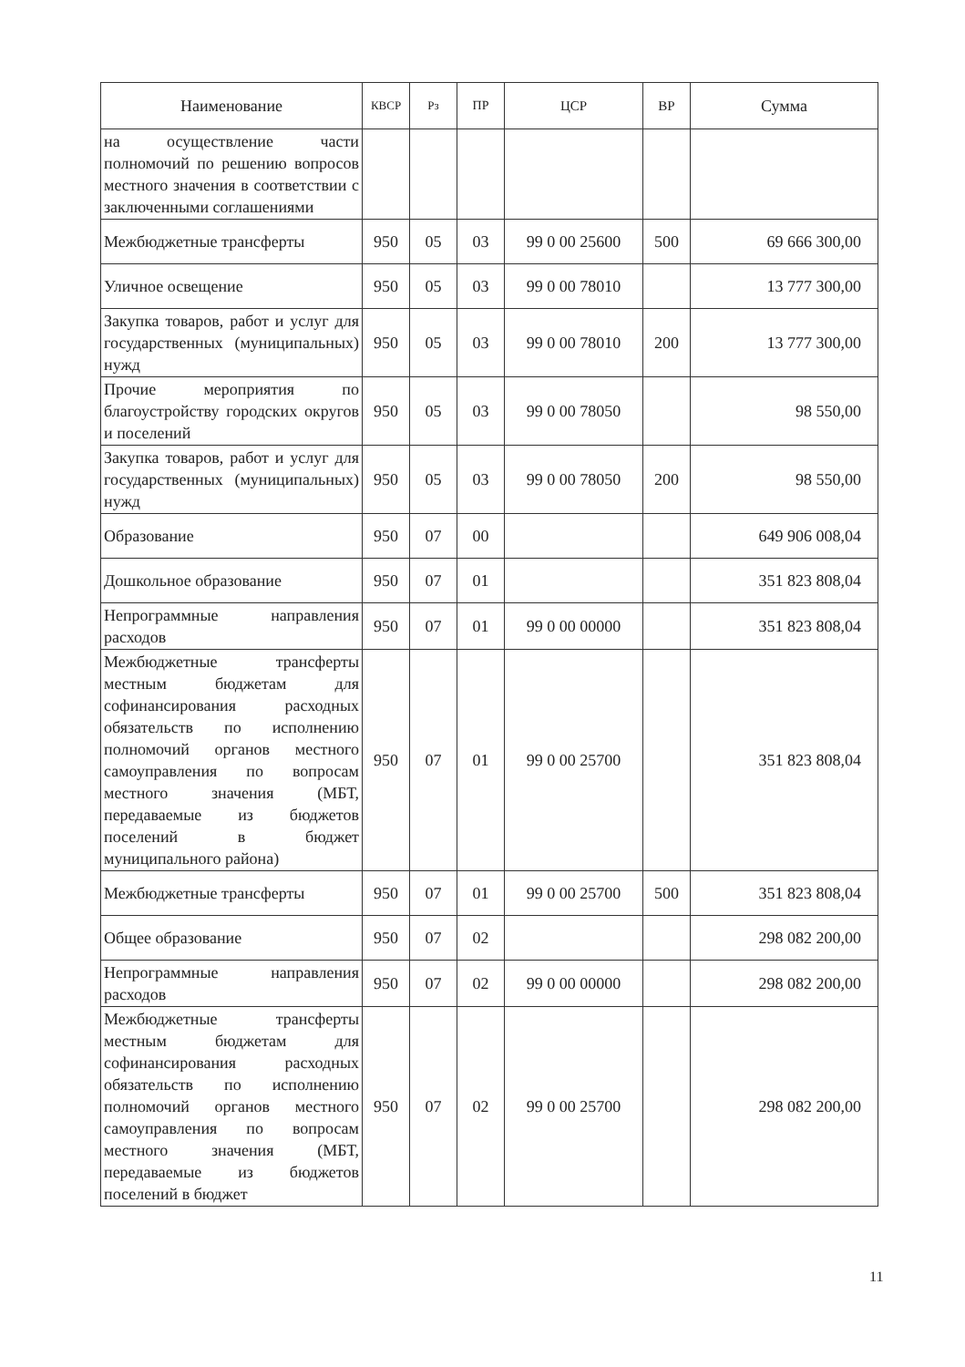| Наименование | КВСР | Рз | ПР | ЦСР | ВР | Сумма |
| --- | --- | --- | --- | --- | --- | --- |
| на осуществление части полномочий по решению вопросов местного значения в соответствии с заключенными соглашениями | | | | | | |
| Межбюджетные трансферты | 950 | 05 | 03 | 99 0 00 25600 | 500 | 69 666 300,00 |
| Уличное освещение | 950 | 05 | 03 | 99 0 00 78010 | | 13 777 300,00 |
| Закупка товаров, работ и услуг для государственных (муниципальных) нужд | 950 | 05 | 03 | 99 0 00 78010 | 200 | 13 777 300,00 |
| Прочие мероприятия по благоустройству городских округов и поселений | 950 | 05 | 03 | 99 0 00 78050 | | 98 550,00 |
| Закупка товаров, работ и услуг для государственных (муниципальных) нужд | 950 | 05 | 03 | 99 0 00 78050 | 200 | 98 550,00 |
| Образование | 950 | 07 | 00 | | | 649 906 008,04 |
| Дошкольное образование | 950 | 07 | 01 | | | 351 823 808,04 |
| Непрограммные направления расходов | 950 | 07 | 01 | 99 0 00 00000 | | 351 823 808,04 |
| Межбюджетные трансферты местным бюджетам для софинансирования расходных обязательств по исполнению полномочий органов местного самоуправления по вопросам местного значения (МБТ, передаваемые из бюджетов поселений в бюджет муниципального района) | 950 | 07 | 01 | 99 0 00 25700 | | 351 823 808,04 |
| Межбюджетные трансферты | 950 | 07 | 01 | 99 0 00 25700 | 500 | 351 823 808,04 |
| Общее образование | 950 | 07 | 02 | | | 298 082 200,00 |
| Непрограммные направления расходов | 950 | 07 | 02 | 99 0 00 00000 | | 298 082 200,00 |
| Межбюджетные трансферты местным бюджетам для софинансирования расходных обязательств по исполнению полномочий органов местного самоуправления по вопросам местного значения (МБТ, передаваемые из бюджетов поселений в бюджет | 950 | 07 | 02 | 99 0 00 25700 | | 298 082 200,00 |
11